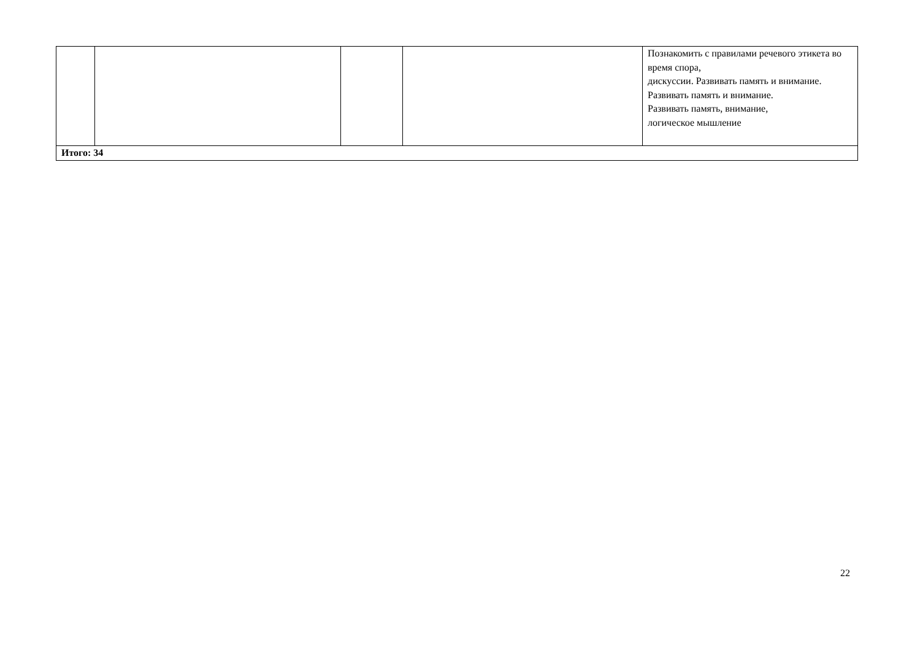| | | | | Познакомить с правилами речевого этикета во время спора, дискуссии. Развивать память и внимание. Развивать память и внимание. Развивать память, внимание, логическое мышление |
| Итого: 34 | | | | |
22